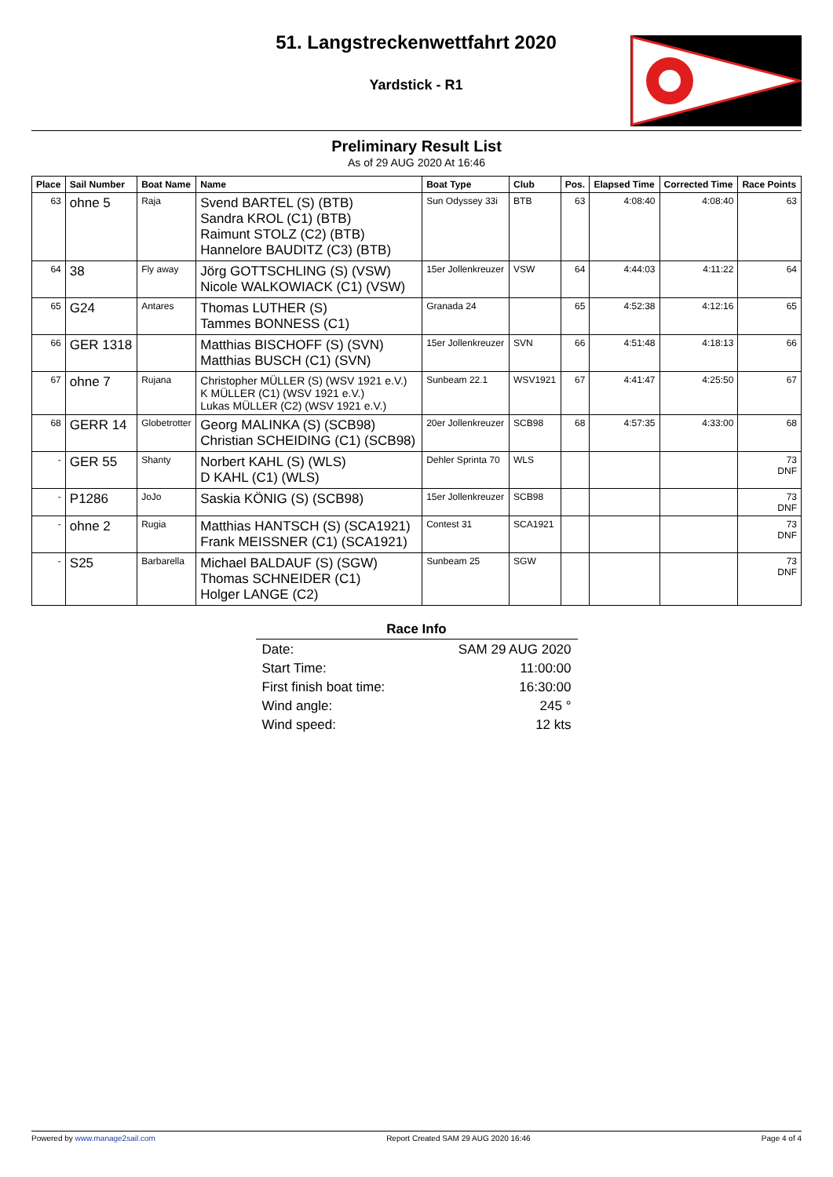51. Langstreckenwettfahrt 2020
Yardstick - R1
Preliminary Result List
As of 29 AUG 2020 At 16:46
| Place | Sail Number | Boat Name | Name | Boat Type | Club | Pos. | Elapsed Time | Corrected Time | Race Points |
| --- | --- | --- | --- | --- | --- | --- | --- | --- | --- |
| 63 | ohne 5 | Raja | Svend BARTEL (S) (BTB) Sandra KROL (C1) (BTB) Raimunt STOLZ (C2) (BTB) Hannelore BAUDITZ (C3) (BTB) | Sun Odyssey 33i | BTB | 63 | 4:08:40 | 4:08:40 | 63 |
| 64 | 38 | Fly away | Jörg GOTTSCHLING (S) (VSW) Nicole WALKOWIACK (C1) (VSW) | 15er Jollenkreuzer | VSW | 64 | 4:44:03 | 4:11:22 | 64 |
| 65 | G24 | Antares | Thomas LUTHER (S) Tammes BONNESS (C1) | Granada 24 | | 65 | 4:52:38 | 4:12:16 | 65 |
| 66 | GER 1318 | | Matthias BISCHOFF (S) (SVN) Matthias BUSCH (C1) (SVN) | 15er Jollenkreuzer | SVN | 66 | 4:51:48 | 4:18:13 | 66 |
| 67 | ohne 7 | Rujana | Christopher MÜLLER (S) (WSV 1921 e.V.) K MÜLLER (C1) (WSV 1921 e.V.) Lukas MÜLLER (C2) (WSV 1921 e.V.) | Sunbeam 22.1 | WSV1921 | 67 | 4:41:47 | 4:25:50 | 67 |
| 68 | GERR 14 | Globetrotter | Georg MALINKA (S) (SCB98) Christian SCHEIDING (C1) (SCB98) | 20er Jollenkreuzer | SCB98 | 68 | 4:57:35 | 4:33:00 | 68 |
| - | GER 55 | Shanty | Norbert KAHL (S) (WLS) D KAHL (C1) (WLS) | Dehler Sprinta 70 | WLS | | | | 73 DNF |
| - | P1286 | JoJo | Saskia KÖNIG (S) (SCB98) | 15er Jollenkreuzer | SCB98 | | | | 73 DNF |
| - | ohne 2 | Rugia | Matthias HANTSCH (S) (SCA1921) Frank MEISSNER (C1) (SCA1921) | Contest 31 | SCA1921 | | | | 73 DNF |
| - | S25 | Barbarella | Michael BALDAUF (S) (SGW) Thomas SCHNEIDER (C1) Holger LANGE (C2) | Sunbeam 25 | SGW | | | | 73 DNF |
Race Info
| Date: | SAM 29 AUG 2020 |
| Start Time: | 11:00:00 |
| First finish boat time: | 16:30:00 |
| Wind angle: | 245 ° |
| Wind speed: | 12 kts |
Powered by www.manage2sail.com Report Created SAM 29 AUG 2020 16:46 Page 4 of 4